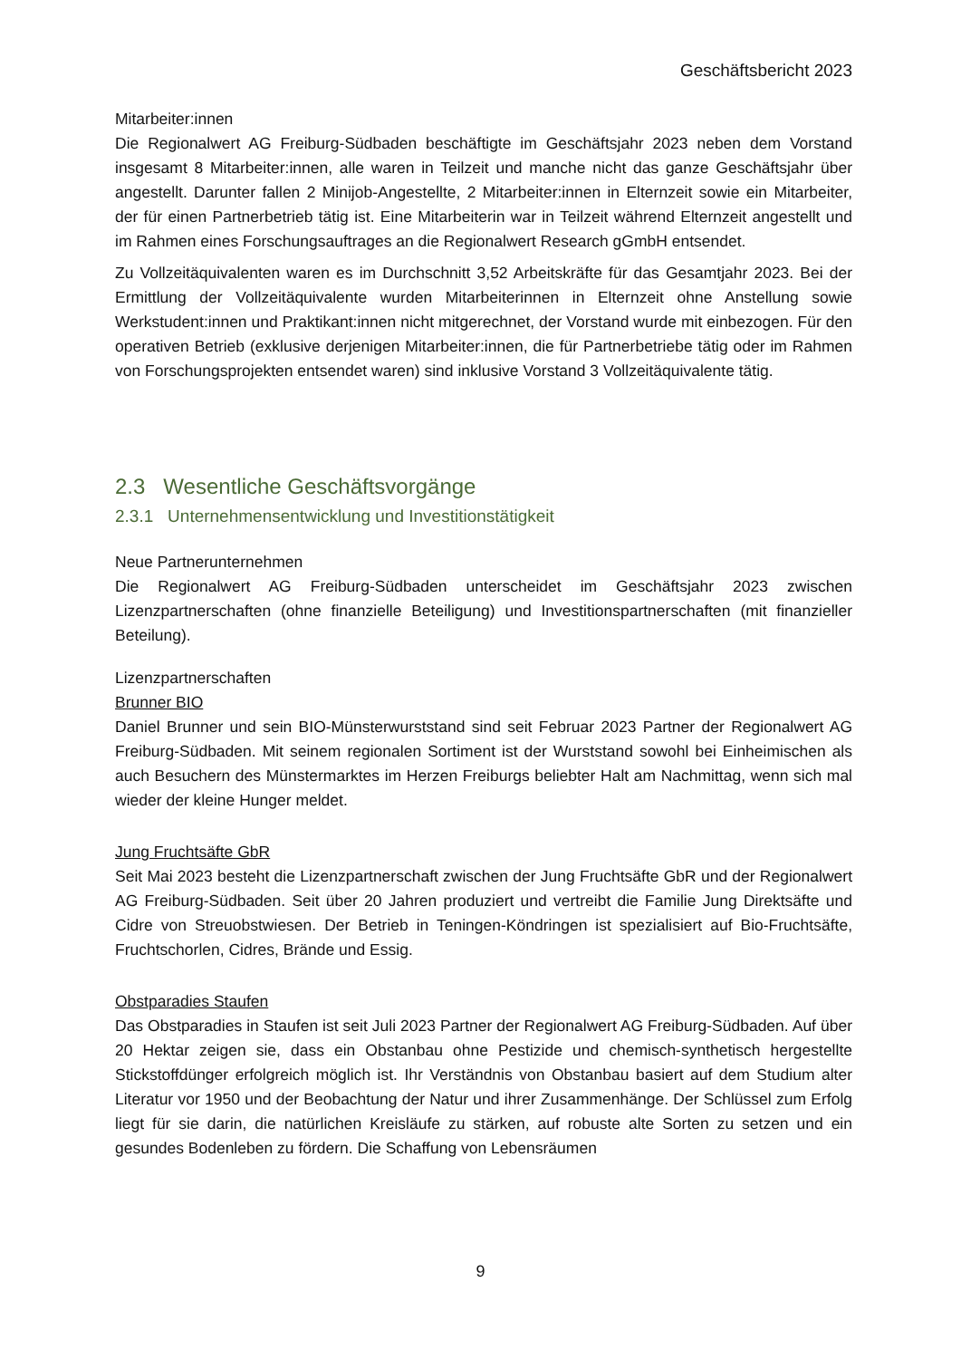Geschäftsbericht 2023
Mitarbeiter:innen
Die Regionalwert AG Freiburg-Südbaden beschäftigte im Geschäftsjahr 2023 neben dem Vorstand insgesamt 8 Mitarbeiter:innen, alle waren in Teilzeit und manche nicht das ganze Geschäftsjahr über angestellt. Darunter fallen 2 Minijob-Angestellte, 2 Mitarbeiter:innen in Elternzeit sowie ein Mitarbeiter, der für einen Partnerbetrieb tätig ist. Eine Mitarbeiterin war in Teilzeit während Elternzeit angestellt und im Rahmen eines Forschungsauftrages an die Regionalwert Research gGmbH entsendet.
Zu Vollzeitäquivalenten waren es im Durchschnitt 3,52 Arbeitskräfte für das Gesamtjahr 2023. Bei der Ermittlung der Vollzeitäquivalente wurden Mitarbeiterinnen in Elternzeit ohne Anstellung sowie Werkstudent:innen und Praktikant:innen nicht mitgerechnet, der Vorstand wurde mit einbezogen. Für den operativen Betrieb (exklusive derjenigen Mitarbeiter:innen, die für Partnerbetriebe tätig oder im Rahmen von Forschungsprojekten entsendet waren) sind inklusive Vorstand 3 Vollzeitäquivalente tätig.
2.3 Wesentliche Geschäftsvorgänge
2.3.1 Unternehmensentwicklung und Investitionstätigkeit
Neue Partnerunternehmen
Die Regionalwert AG Freiburg-Südbaden unterscheidet im Geschäftsjahr 2023 zwischen Lizenzpartnerschaften (ohne finanzielle Beteiligung) und Investitionspartnerschaften (mit finanzieller Beteilung).
Lizenzpartnerschaften
Brunner BIO
Daniel Brunner und sein BIO-Münsterwurststand sind seit Februar 2023 Partner der Regionalwert AG Freiburg-Südbaden. Mit seinem regionalen Sortiment ist der Wurststand sowohl bei Einheimischen als auch Besuchern des Münstermarktes im Herzen Freiburgs beliebter Halt am Nachmittag, wenn sich mal wieder der kleine Hunger meldet.
Jung Fruchtsäfte GbR
Seit Mai 2023 besteht die Lizenzpartnerschaft zwischen der Jung Fruchtsäfte GbR und der Regionalwert AG Freiburg-Südbaden. Seit über 20 Jahren produziert und vertreibt die Familie Jung Direktsäfte und Cidre von Streuobstwiesen. Der Betrieb in Teningen-Köndringen ist spezialisiert auf Bio-Fruchtsäfte, Fruchtschorlen, Cidres, Brände und Essig.
Obstparadies Staufen
Das Obstparadies in Staufen ist seit Juli 2023 Partner der Regionalwert AG Freiburg-Südbaden. Auf über 20 Hektar zeigen sie, dass ein Obstanbau ohne Pestizide und chemisch-synthetisch hergestellte Stickstoffdünger erfolgreich möglich ist. Ihr Verständnis von Obstanbau basiert auf dem Studium alter Literatur vor 1950 und der Beobachtung der Natur und ihrer Zusammenhänge. Der Schlüssel zum Erfolg liegt für sie darin, die natürlichen Kreisläufe zu stärken, auf robuste alte Sorten zu setzen und ein gesundes Bodenleben zu fördern. Die Schaffung von Lebensräumen
9